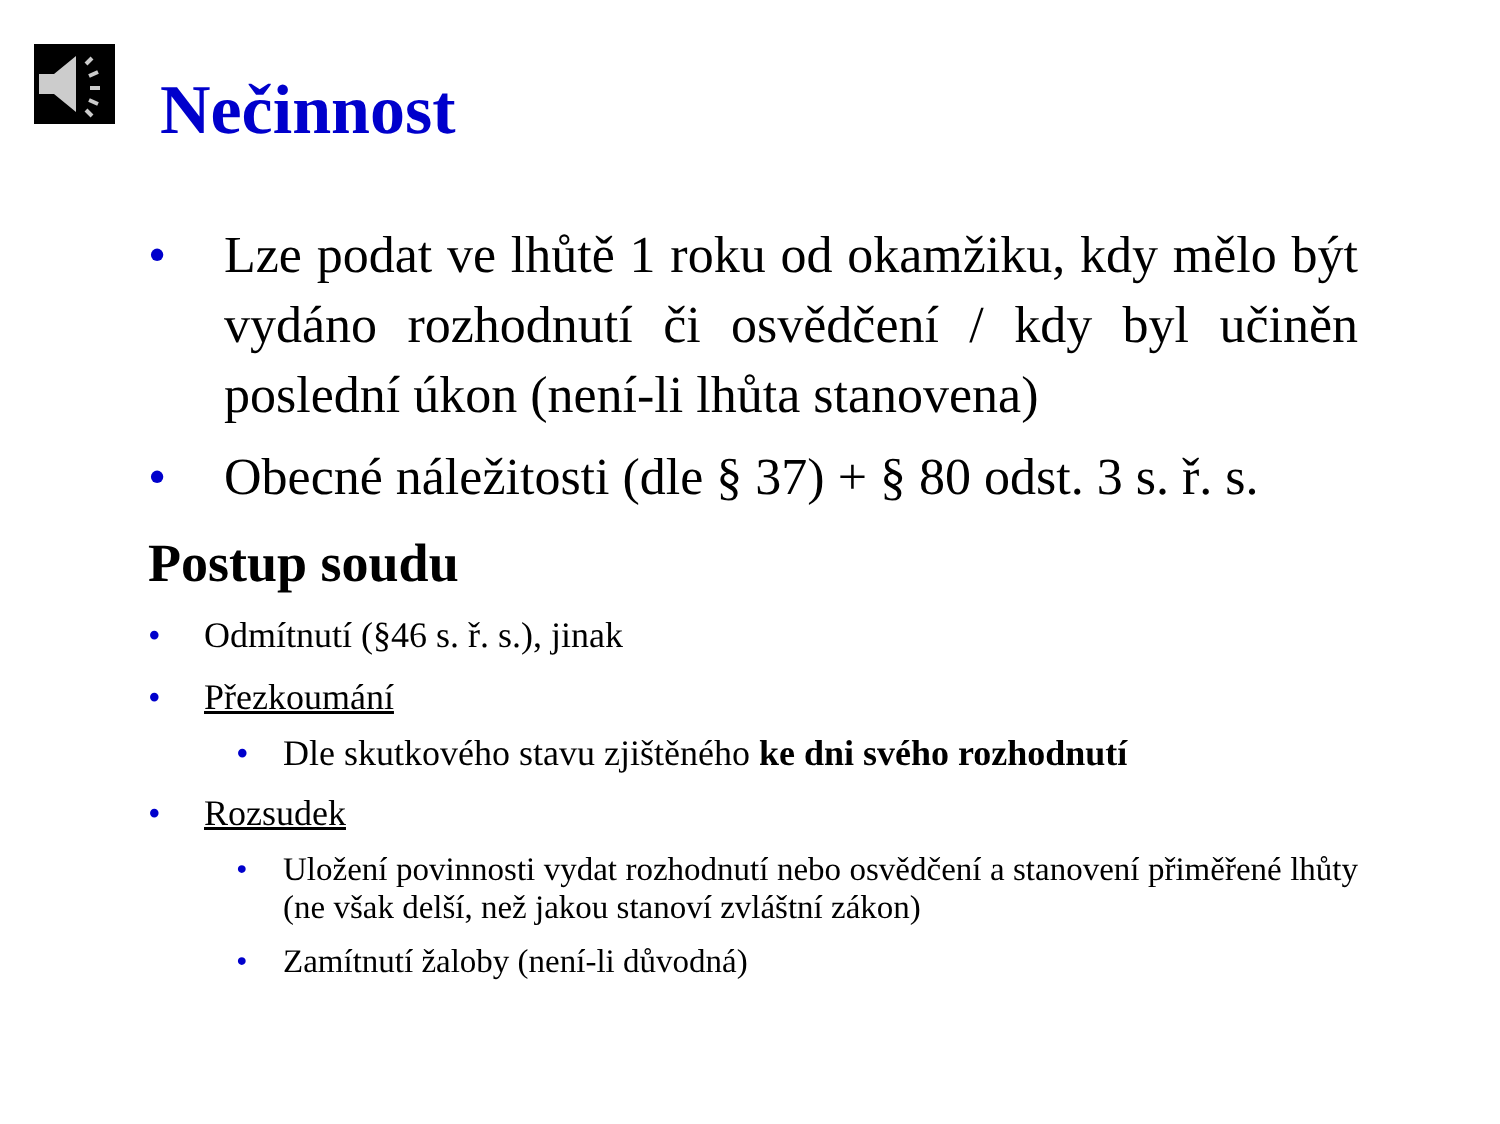Nečinnost
• Lze podat ve lhůtě 1 roku od okamžiku, kdy mělo být vydáno rozhodnutí či osvědčení / kdy byl učiněn poslední úkon (není-li lhůta stanovena)
• Obecné náležitosti (dle § 37) + § 80 odst. 3 s. ř. s.
Postup soudu
• Odmítnutí (§46 s. ř. s.), jinak
• Přezkoumání
• Dle skutkového stavu zjištěného ke dni svého rozhodnutí
• Rozsudek
• Uložení povinnosti vydat rozhodnutí nebo osvědčení a stanovení přiměřené lhůty (ne však delší, než jakou stanoví zvláštní zákon)
• Zamítnutí žaloby (není-li důvodná)